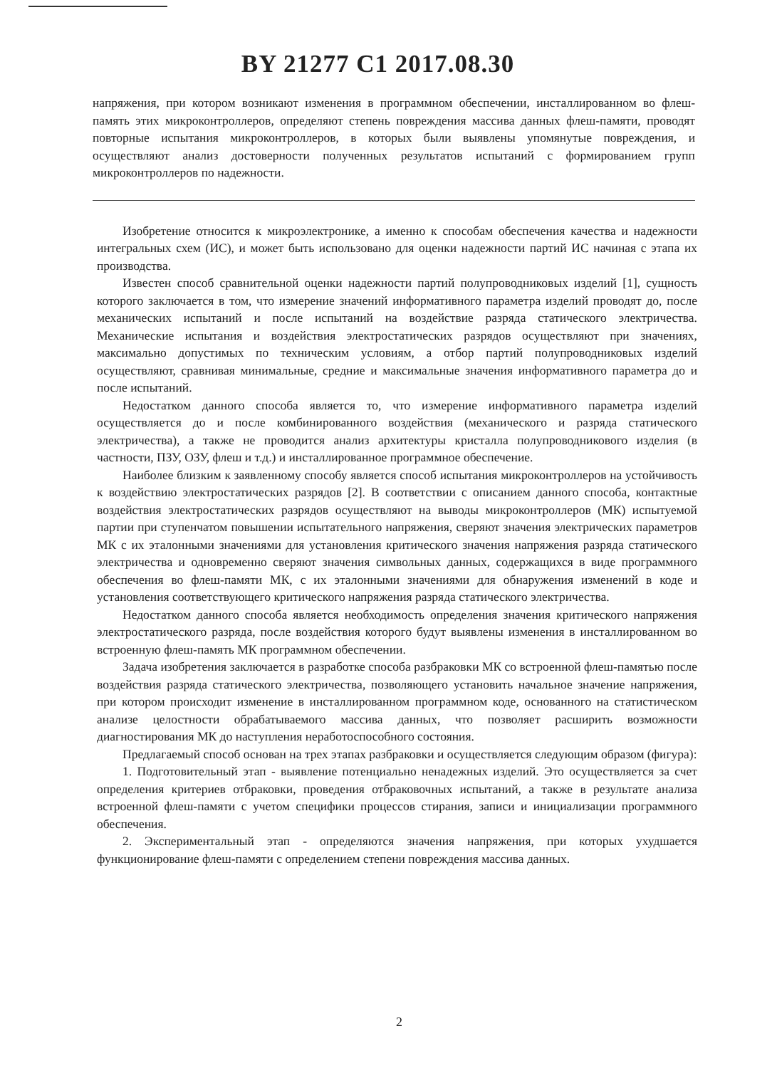BY 21277 C1 2017.08.30
напряжения, при котором возникают изменения в программном обеспечении, инсталлированном во флеш-память этих микроконтроллеров, определяют степень повреждения массива данных флеш-памяти, проводят повторные испытания микроконтроллеров, в которых были выявлены упомянутые повреждения, и осуществляют анализ достоверности полученных результатов испытаний с формированием групп микроконтроллеров по надежности.
Изобретение относится к микроэлектронике, а именно к способам обеспечения качества и надежности интегральных схем (ИС), и может быть использовано для оценки надежности партий ИС начиная с этапа их производства.
Известен способ сравнительной оценки надежности партий полупроводниковых изделий [1], сущность которого заключается в том, что измерение значений информативного параметра изделий проводят до, после механических испытаний и после испытаний на воздействие разряда статического электричества. Механические испытания и воздействия электростатических разрядов осуществляют при значениях, максимально допустимых по техническим условиям, а отбор партий полупроводниковых изделий осуществляют, сравнивая минимальные, средние и максимальные значения информативного параметра до и после испытаний.
Недостатком данного способа является то, что измерение информативного параметра изделий осуществляется до и после комбинированного воздействия (механического и разряда статического электричества), а также не проводится анализ архитектуры кристалла полупроводникового изделия (в частности, ПЗУ, ОЗУ, флеш и т.д.) и инсталлированное программное обеспечение.
Наиболее близким к заявленному способу является способ испытания микроконтроллеров на устойчивость к воздействию электростатических разрядов [2]. В соответствии с описанием данного способа, контактные воздействия электростатических разрядов осуществляют на выводы микроконтроллеров (МК) испытуемой партии при ступенчатом повышении испытательного напряжения, сверяют значения электрических параметров МК с их эталонными значениями для установления критического значения напряжения разряда статического электричества и одновременно сверяют значения символьных данных, содержащихся в виде программного обеспечения во флеш-памяти МК, с их эталонными значениями для обнаружения изменений в коде и установления соответствующего критического напряжения разряда статического электричества.
Недостатком данного способа является необходимость определения значения критического напряжения электростатического разряда, после воздействия которого будут выявлены изменения в инсталлированном во встроенную флеш-память МК программном обеспечении.
Задача изобретения заключается в разработке способа разбраковки МК со встроенной флеш-памятью после воздействия разряда статического электричества, позволяющего установить начальное значение напряжения, при котором происходит изменение в инсталлированном программном коде, основанного на статистическом анализе целостности обрабатываемого массива данных, что позволяет расширить возможности диагностирования МК до наступления неработоспособного состояния.
Предлагаемый способ основан на трех этапах разбраковки и осуществляется следующим образом (фигура):
1. Подготовительный этап - выявление потенциально ненадежных изделий. Это осуществляется за счет определения критериев отбраковки, проведения отбраковочных испытаний, а также в результате анализа встроенной флеш-памяти с учетом специфики процессов стирания, записи и инициализации программного обеспечения.
2. Экспериментальный этап - определяются значения напряжения, при которых ухудшается функционирование флеш-памяти с определением степени повреждения массива данных.
2